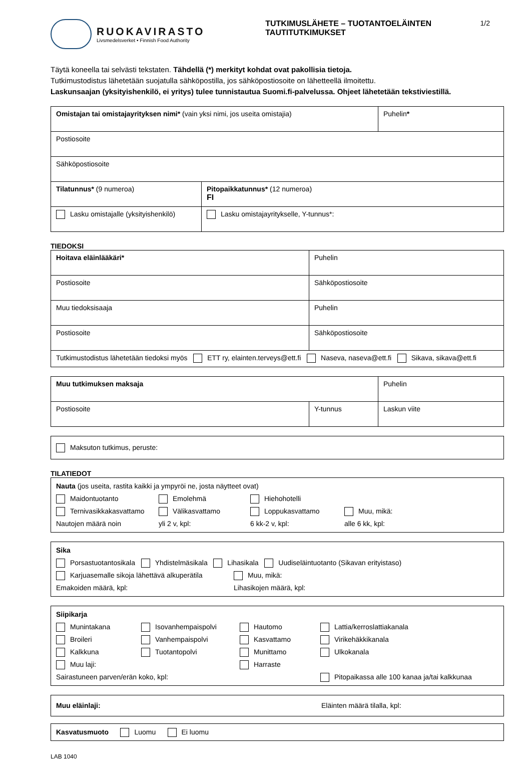RUOKAVIRASTO
Livsmedelsverket • Finnish Food Authority
TUTKIMUSLÄHETE – TUOTANTOELÄINTEN TAUTITUTKIMUKSET
1/2
Täytä koneella tai selvästi tekstaten. Tähdellä (*) merkityt kohdat ovat pakollisia tietoja.
Tutkimustodistus lähetetään suojatulla sähköpostilla, jos sähköpostiosoite on lähetteellä ilmoitettu.
Laskunsaajan (yksityishenkilö, ei yritys) tulee tunnistautua Suomi.fi-palvelussa. Ohjeet lähetetään tekstiviestillä.
| Omistajan tai omistajayrityksen nimi* (vain yksi nimi, jos useita omistajia) | | Puhelin * |
| Postiosoite | | |
| Sähköpostiosoite | | |
| Tilatunnus* (9 numeroa) | Pitopaikkatunnus* (12 numeroa) FI | |
| Lasku omistajalle (yksityishenkilö) | Lasku omistajayritykselle, Y-tunnus*: | |
TIEDOKSI
| Hoitava eläinlääkäri* | | Puhelin |
| Postiosoite | Sähköpostiosoite | |
| Muu tiedoksisaaja | | Puhelin |
| Postiosoite | Sähköpostiosoite | |
| Tutkimustodistus lähetetään tiedoksi myös ETT ry, elainten.terveys@ett.fi Naseva, naseva@ett.fi Sikava, sikava@ett.fi | | |
| Muu tutkimuksen maksaja | | Puhelin |
| Postiosoite | Y-tunnus | Laskun viite |
Maksuton tutkimus, peruste:
TILATIEDOT
Nauta (jos useita, rastita kaikki ja ympyröi ne, josta näytteet ovat)
Maidontuotanto Emolehmä Hiehohotelli
Ternivasikkakasvattamo Välikasvattamo Loppukasvattamo Muu, mikä:
Nautojen määrä noin yli 2 v, kpl: 6 kk-2 v, kpl: alle 6 kk, kpl:
Sika
Porsastuotantosikala Yhdistelmäsikala Lihasikala Uudiseläintuotanto (Sikavan erityistaso)
Karjuasemalle sikoja lähettävä alkuperätila Muu, mikä:
Emakoiden määrä, kpl: Lihasikojen määrä, kpl:
Siipikarja
Munintakana Isovanhempaispolvi Hautomo Lattia/kerroslattiakanala
Broileri Vanhempaispolvi Kasvattamo Virikehäkkikanala
Kalkkuna Tuotantopolvi Munittamo Ulkokanala
Muu laji: Harraste
Sairastuneen parven/erän koko, kpl: Pitopaikassa alle 100 kanaa ja/tai kalkkunaa
Muu eläinlaji: Eläinten määrä tilalla, kpl:
Kasvatusmuoto Luomu Ei luomu
LAB 1040